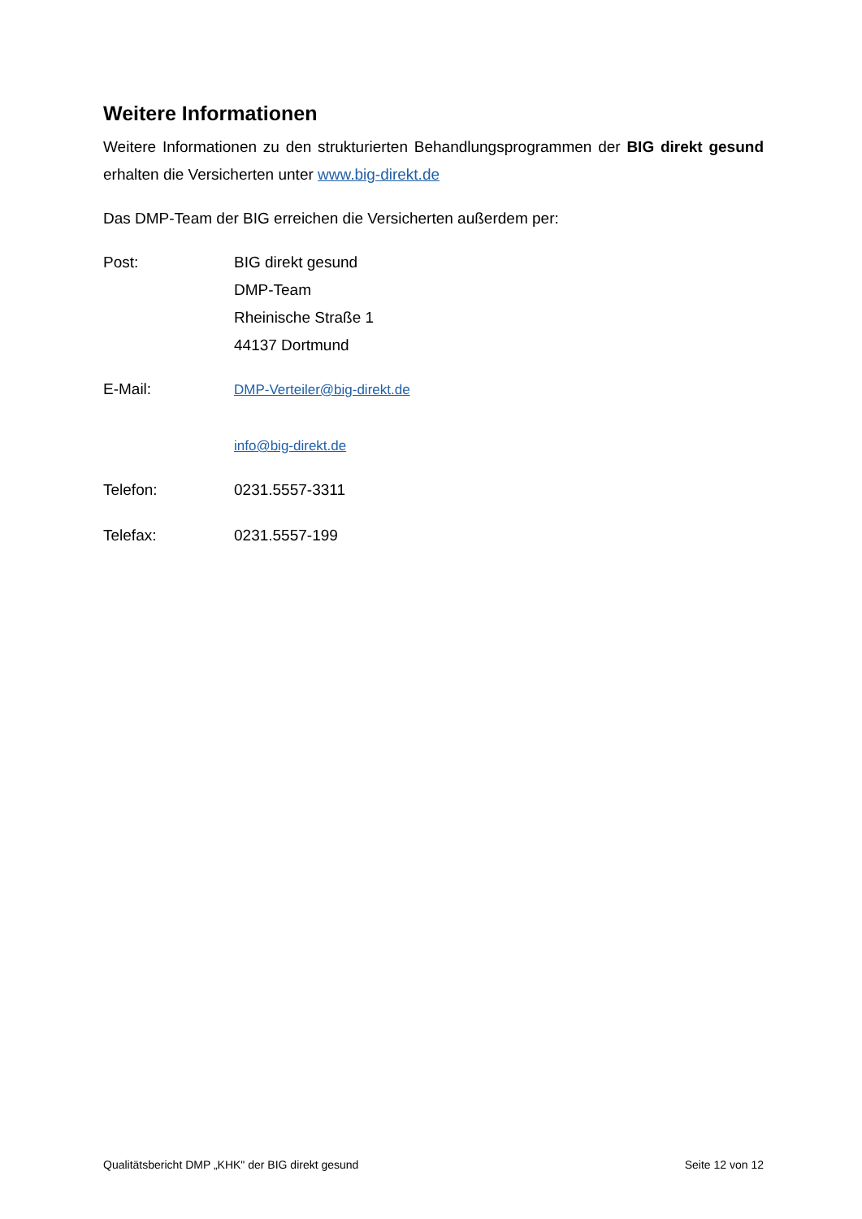Weitere Informationen
Weitere Informationen zu den strukturierten Behandlungsprogrammen der BIG direkt gesund erhalten die Versicherten unter www.big-direkt.de
Das DMP-Team der BIG erreichen die Versicherten außerdem per:
Post: BIG direkt gesund
DMP-Team
Rheinische Straße 1
44137 Dortmund
E-Mail: DMP-Verteiler@big-direkt.de
info@big-direkt.de
Telefon: 0231.5557-3311
Telefax: 0231.5557-199
Qualitätsbericht DMP „KHK" der BIG direkt gesund Seite 12 von 12